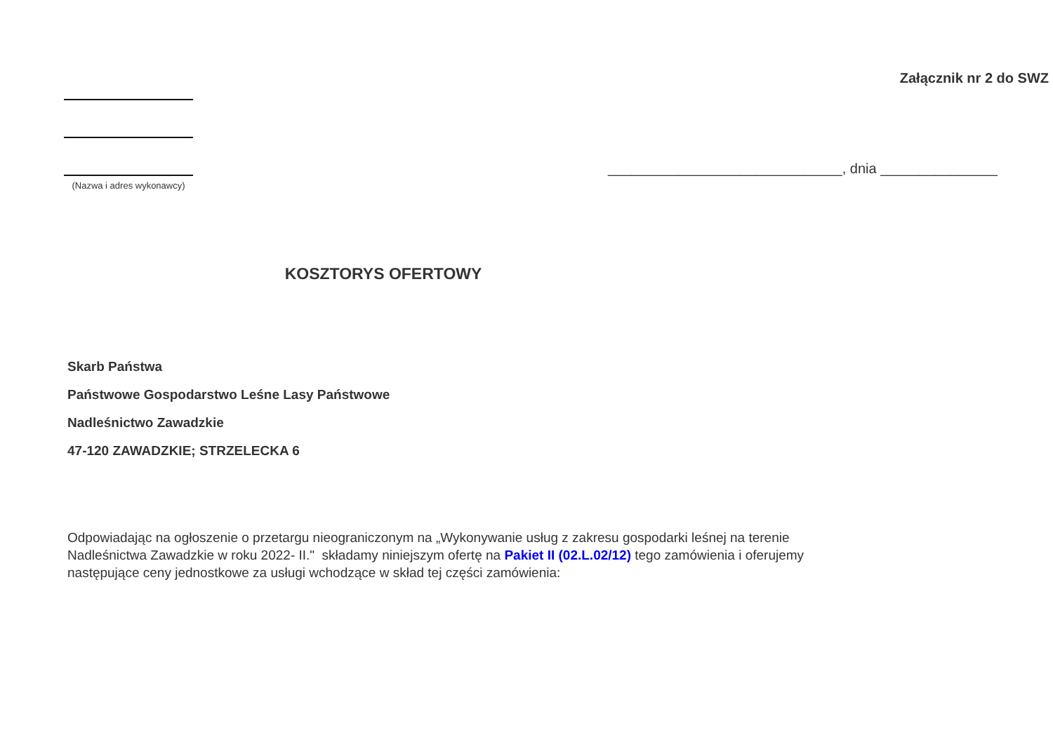Załącznik nr 2 do SWZ
(Nazwa i adres wykonawcy)
______________________________, dnia _______________
KOSZTORYS OFERTOWY
Skarb Państwa
Państwowe Gospodarstwo Leśne Lasy Państwowe
Nadleśnictwo Zawadzkie
47-120 ZAWADZKIE; STRZELECKA 6
Odpowiadając na ogłoszenie o przetargu nieograniczonym na „Wykonywanie usług z zakresu gospodarki leśnej na terenie Nadleśnictwa Zawadzkie w roku 2022- II." składamy niniejszym ofertę na Pakiet II (02.L.02/12) tego zamówienia i oferujemy następujące ceny jednostkowe za usługi wchodzące w skład tej części zamówienia: